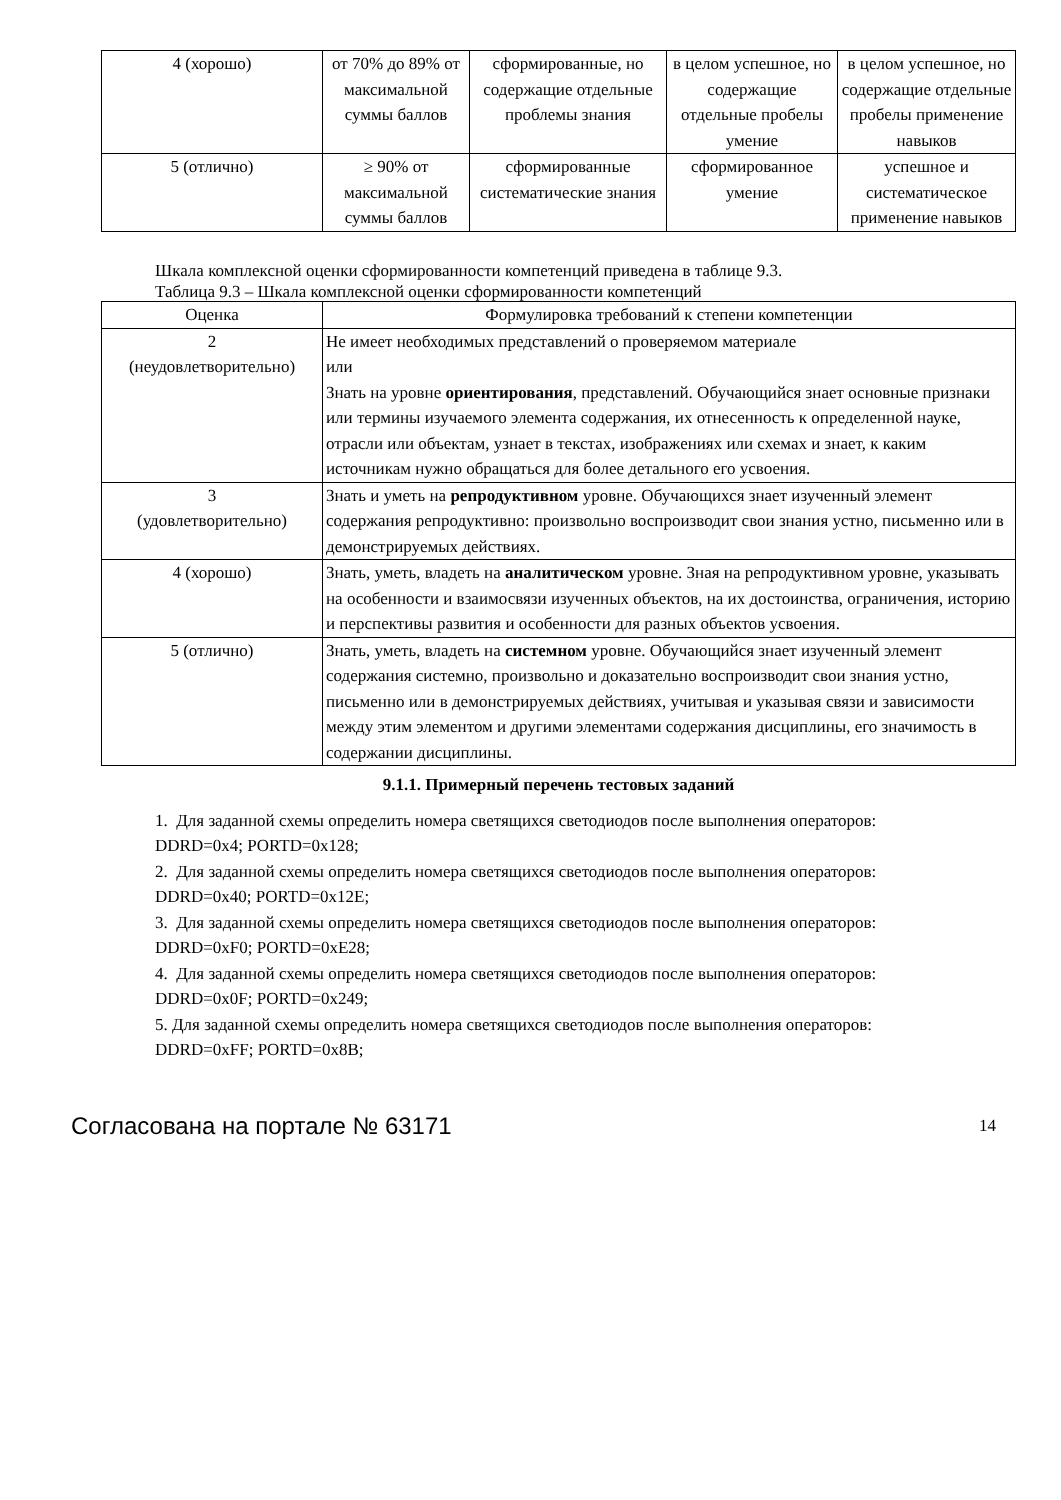| 4 (хорошо) | от 70% до 89% от максимальной суммы баллов | сформированные, но содержащие отдельные проблемы знания | в целом успешное, но содержащие отдельные пробелы умение | в целом успешное, но содержащие отдельные пробелы применение навыков |
| 5 (отлично) | ≥ 90% от максимальной суммы баллов | сформированные систематические знания | сформированное умение | успешное и систематическое применение навыков |
Шкала комплексной оценки сформированности компетенций приведена в таблице 9.3.
Таблица 9.3 – Шкала комплексной оценки сформированности компетенций
| Оценка | Формулировка требований к степени компетенции |
| --- | --- |
| 2 (неудовлетворительно) | Не имеет необходимых представлений о проверяемом материале или Знать на уровне ориентирования , представлений. Обучающийся знает основные признаки или термины изучаемого элемента содержания, их отнесенность к определенной науке, отрасли или объектам, узнает в текстах, изображениях или схемах и знает, к каким источникам нужно обращаться для более детального его усвоения. |
| 3 (удовлетворительно) | Знать и уметь на репродуктивном уровне. Обучающихся знает изученный элемент содержания репродуктивно: произвольно воспроизводит свои знания устно, письменно или в демонстрируемых действиях. |
| 4 (хорошо) | Знать, уметь, владеть на аналитическом уровне. Зная на репродуктивном уровне, указывать на особенности и взаимосвязи изученных объектов, на их достоинства, ограничения, историю и перспективы развития и особенности для разных объектов усвоения. |
| 5 (отлично) | Знать, уметь, владеть на системном уровне. Обучающийся знает изученный элемент содержания системно, произвольно и доказательно воспроизводит свои знания устно, письменно или в демонстрируемых действиях, учитывая и указывая связи и зависимости между этим элементом и другими элементами содержания дисциплины, его значимость в содержании дисциплины. |
9.1.1. Примерный перечень тестовых заданий
1. Для заданной схемы определить номера светящихся светодиодов после выполнения операторов:
DDRD=0x4; PORTD=0x128;
2. Для заданной схемы определить номера светящихся светодиодов после выполнения операторов:
DDRD=0x40; PORTD=0x12E;
3. Для заданной схемы определить номера светящихся светодиодов после выполнения операторов:
DDRD=0xF0; PORTD=0xE28;
4. Для заданной схемы определить номера светящихся светодиодов после выполнения операторов:
DDRD=0x0F; PORTD=0x249;
5. Для заданной схемы определить номера светящихся светодиодов после выполнения операторов:
DDRD=0xFF; PORTD=0x8B;
Согласована на портале № 63171 14